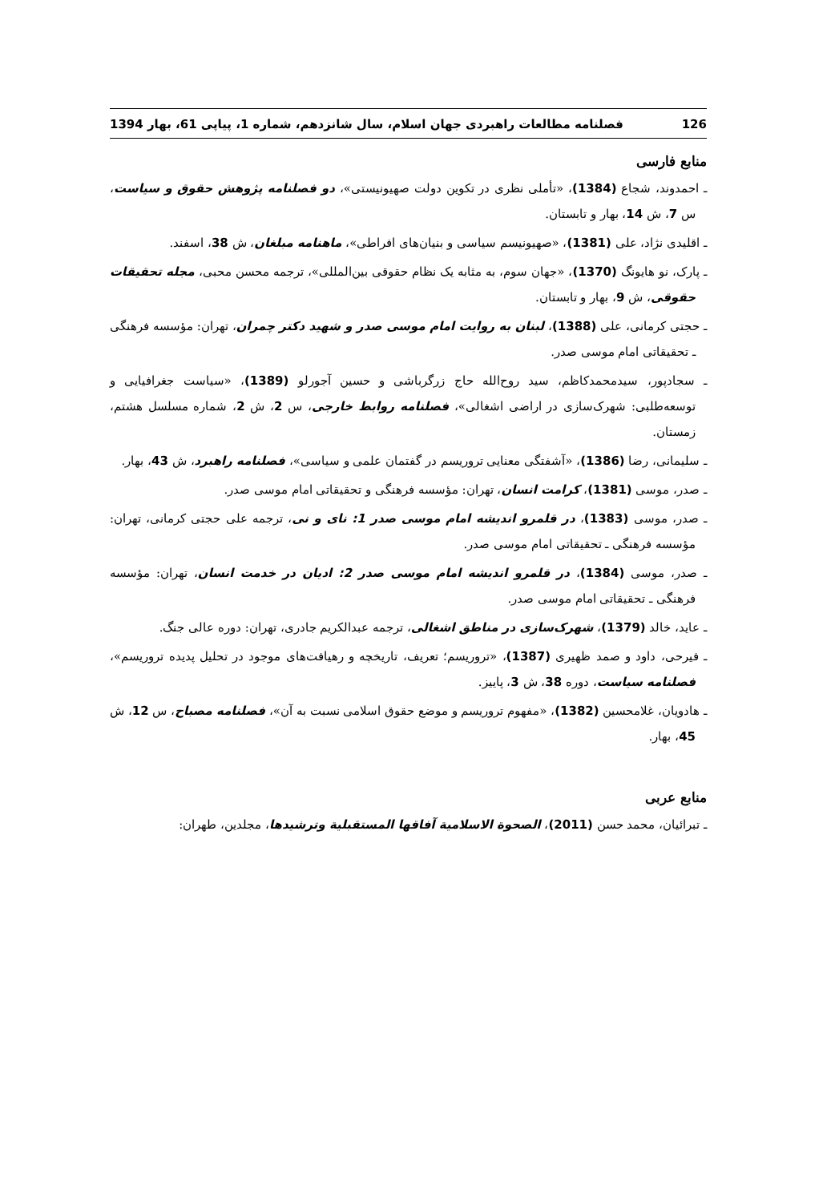126 فصلنامه مطالعات راهبردی جهان اسلام، سال شانزدهم، شماره 1، پیاپی 61، بهار 1394
منابع فارسی
ـ احمدوند، شجاع (1384)، «تأملی نظری در تکوین دولت صهیونیستی»، دو فصلنامه پژوهش حقوق و سیاست، س 7، ش 14، بهار و تابستان.
ـ اقلیدی نژاد، علی (1381)، «صهیونیسم سیاسی و بنیان‌های افراطی»، ماهنامه مبلغان، ش 38، اسفند.
ـ پارک، نو هایونگ (1370)، «جهان سوم، به مثابه یک نظام حقوقی بین‌المللی»، ترجمه محسن محبی، مجله تحقیقات حقوقی، ش 9، بهار و تابستان.
ـ حجتی کرمانی، علی (1388)، لبنان به روایت امام موسی صدر و شهید دکتر چمران، تهران: مؤسسه فرهنگی ـ تحقیقاتی امام موسی صدر.
ـ سجادپور، سیدمحمدکاظم، سید روح‌الله حاج زرگرباشی و حسین آجورلو (1389)، «سیاست جغرافیایی و توسعه‌طلبی: شهرک‌سازی در اراضی اشغالی»، فصلنامه روابط خارجی، س 2، ش 2، شماره مسلسل هشتم، زمستان.
ـ سلیمانی، رضا (1386)، «آشفتگی معنایی تروریسم در گفتمان علمی و سیاسی»، فصلنامه راهبرد، ش 43، بهار.
ـ صدر، موسی (1381)، کرامت انسان، تهران: مؤسسه فرهنگی و تحقیقاتی امام موسی صدر.
ـ صدر، موسی (1383)، در قلمرو اندیشه امام موسی صدر 1: نای و نی، ترجمه علی حجتی کرمانی، تهران: مؤسسه فرهنگی ـ تحقیقاتی امام موسی صدر.
ـ صدر، موسی (1384)، در قلمرو اندیشه امام موسی صدر 2: ادیان در خدمت انسان، تهران: مؤسسه فرهنگی ـ تحقیقاتی امام موسی صدر.
ـ عاید، خالد (1379)، شهرک‌سازی در مناطق اشغالی، ترجمه عبدالکریم جادری، تهران: دوره عالی جنگ.
ـ فیرحی، داود و صمد ظهیری (1387)، «تروریسم؛ تعریف، تاریخچه و رهیافت‌های موجود در تحلیل پدیده تروریسم»، فصلنامه سیاست، دوره 38، ش 3، پاییز.
ـ هادویان، غلامحسین (1382)، «مفهوم تروریسم و موضع حقوق اسلامی نسبت به آن»، فصلنامه مصباح، س 12، ش 45، بهار.
منابع عربی
ـ تبرائیان، محمد حسن (2011)، الصحوة الاسلامیة آفاقها المستقبلیة وترشیدها، مجلدین، طهران: